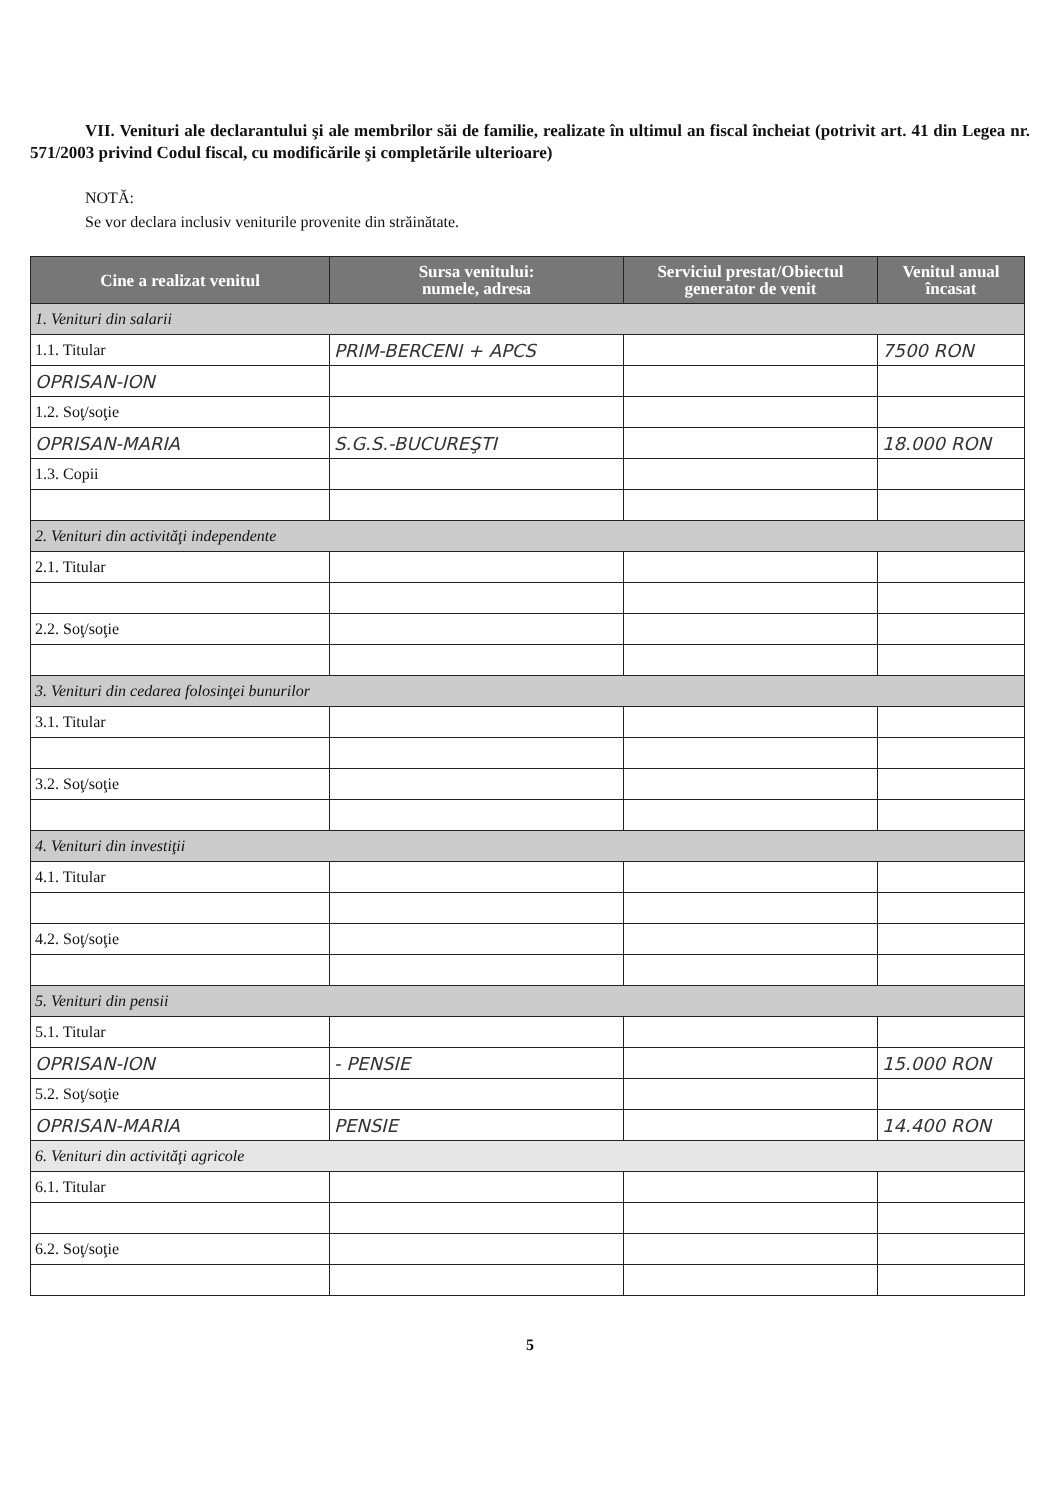VII. Venituri ale declarantului şi ale membrilor săi de familie, realizate în ultimul an fiscal încheiat (potrivit art. 41 din Legea nr. 571/2003 privind Codul fiscal, cu modificările şi completările ulterioare)
NOTĂ:
Se vor declara inclusiv veniturile provenite din străinătate.
| Cine a realizat venitul | Sursa venitului: numele, adresa | Serviciul prestat/Obiectul generator de venit | Venitul anual încasat |
| --- | --- | --- | --- |
| 1. Venituri din salarii | | | |
| 1.1. Titular | PRIM-BERCENI + APCS | | 7500 RON |
| OPRISAN-ION | | | |
| 1.2. Soţ/soţie | | | |
| OPRISAN-MARIA | S.G.S.-BUCUREŞTI | | 18.000 RON |
| 1.3. Copii | | | |
| 2. Venituri din activităţi independente | | | |
| 2.1. Titular | | | |
| 2.2. Soţ/soţie | | | |
| 3. Venituri din cedarea folosinţei bunurilor | | | |
| 3.1. Titular | | | |
| 3.2. Soţ/soţie | | | |
| 4. Venituri din investiţii | | | |
| 4.1. Titular | | | |
| 4.2. Soţ/soţie | | | |
| 5. Venituri din pensii | | | |
| 5.1. Titular | | | |
| OPRISAN-ION | - PENSIE | | 15.000 RON |
| 5.2. Soţ/soţie | | | |
| OPRISAN-MARIA | PENSIE | | 14.400 RON |
| 6. Venituri din activităţi agricole | | | |
| 6.1. Titular | | | |
| 6.2. Soţ/soţie | | | |
5